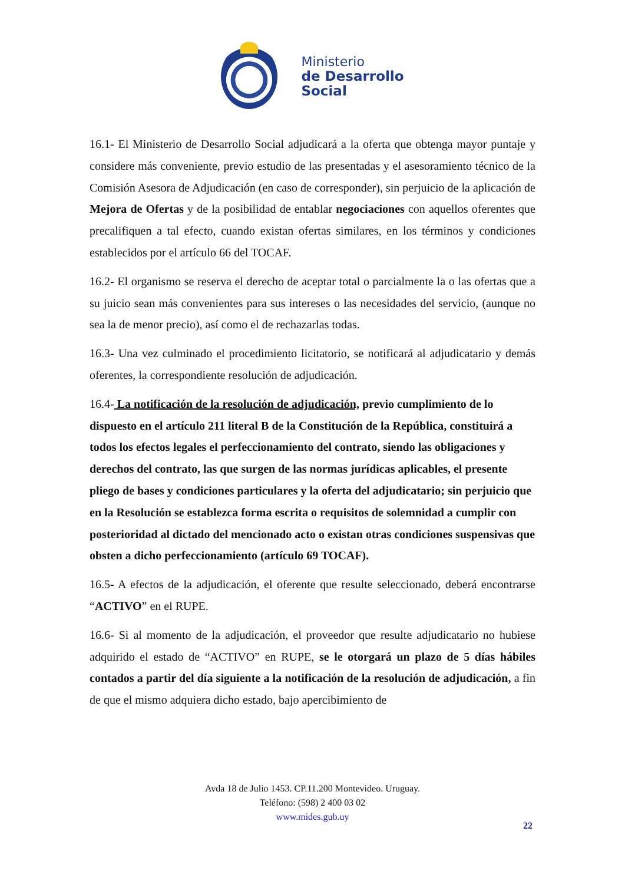Ministerio
de Desarrollo
Social
16.1- El Ministerio de Desarrollo Social adjudicará a la oferta que obtenga mayor puntaje y considere más conveniente, previo estudio de las presentadas y el asesoramiento técnico de la Comisión Asesora de Adjudicación (en caso de corresponder), sin perjuicio de la aplicación de Mejora de Ofertas y de la posibilidad de entablar negociaciones con aquellos oferentes que precalifiquen a tal efecto, cuando existan ofertas similares, en los términos y condiciones establecidos por el artículo 66 del TOCAF.
16.2- El organismo se reserva el derecho de aceptar total o parcialmente la o las ofertas que a su juicio sean más convenientes para sus intereses o las necesidades del servicio, (aunque no sea la de menor precio), así como el de rechazarlas todas.
16.3- Una vez culminado el procedimiento licitatorio, se notificará al adjudicatario y demás oferentes, la correspondiente resolución de adjudicación.
16.4- La notificación de la resolución de adjudicación, previo cumplimiento de lo dispuesto en el artículo 211 literal B de la Constitución de la República, constituirá a todos los efectos legales el perfeccionamiento del contrato, siendo las obligaciones y derechos del contrato, las que surgen de las normas jurídicas aplicables, el presente pliego de bases y condiciones particulares y la oferta del adjudicatario; sin perjuicio que en la Resolución se establezca forma escrita o requisitos de solemnidad a cumplir con posterioridad al dictado del mencionado acto o existan otras condiciones suspensivas que obsten a dicho perfeccionamiento (artículo 69 TOCAF).
16.5- A efectos de la adjudicación, el oferente que resulte seleccionado, deberá encontrarse “ACTIVO” en el RUPE.
16.6- Si al momento de la adjudicación, el proveedor que resulte adjudicatario no hubiese adquirido el estado de “ACTIVO” en RUPE, se le otorgará un plazo de 5 días hábiles contados a partir del día siguiente a la notificación de la resolución de adjudicación, a fin de que el mismo adquiera dicho estado, bajo apercibimiento de
Avda 18 de Julio 1453. CP.11.200 Montevideo. Uruguay.
Teléfono: (598) 2 400 03 02
www.mides.gub.uy
22